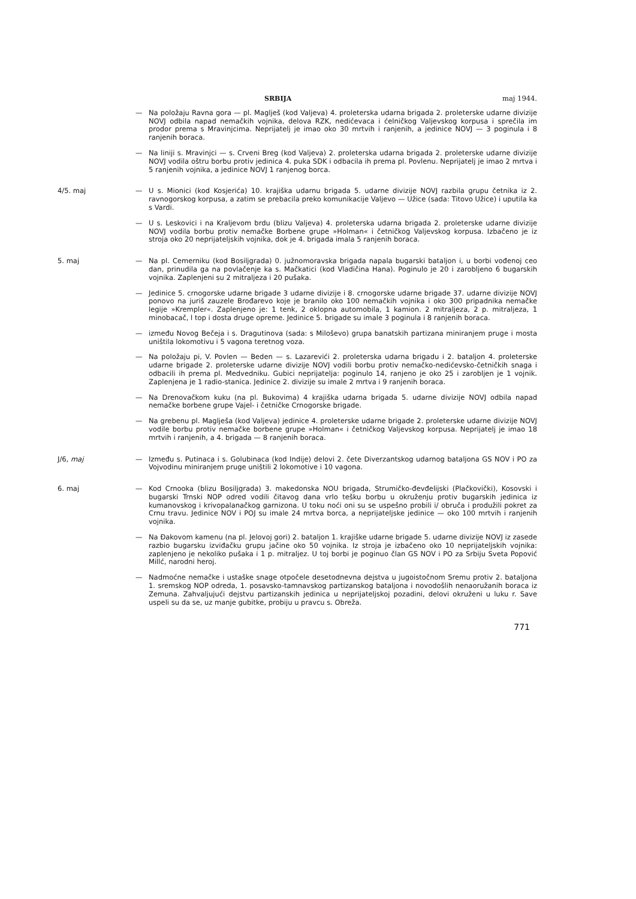SRBIJA maj 1944.
— Na položaju Ravna gora — pl. Maglješ (kod Valjeva) 4. proleterska udarna brigada 2. proleterske udarne divizije NOVJ odbila napad nemačkih vojnika, delova RZK, nedićevaca i ćelničkog Valjevskog korpusa i sprečila im prodor prema s Mravinjcima. Neprijatelj je imao oko 30 mrtvih i ranjenih, a jedinice NOVJ — 3 poginula i 8 ranjenih boraca.
— Na liniji s. Mravinjci — s. Crveni Breg (kod Valjeva) 2. proleterska udarna brigada 2. proleterske udarne divizije NOVJ vodila oštru borbu protiv jedinica 4. puka SDK i odbacila ih prema pl. Povlenu. Neprijatelj je imao 2 mrtva i 5 ranjenih vojnika, a jedinice NOVJ 1 ranjenog borca.
4/5. maj — U s. Mionici (kod Kosjerića) 10. krajiška udarnu brigada 5. udarne divizije NOVJ razbila grupu četnika iz 2. ravnogorskog korpusa, a zatim se prebacila preko komunikacije Valjevo — Užice (sada: Titovo Užice) i uputila ka s Vardi.
— U s. Leskovici i na Kraljevom brdu (blizu Valjeva) 4. proleterska udarna brigada 2. proleterske udarne divizije NOVJ vodila borbu protiv nemačke Borbene grupe »Holman« i četničkog Valjevskog korpusa. Izbačeno je iz stroja oko 20 neprijateljskih vojnika, dok je 4. brigada imala 5 ranjenih boraca.
5. maj — Na pl. Cemerniku (kod Bosiljgrada) 0. južnomoravska brigada napala bugarski bataljon i, u borbi vođenoj ceo dan, prinudila ga na povlačenje ka s. Mačkatici (kod Vladičina Hana). Poginulo je 20 i zarobljeno 6 bugarskih vojnika. Zaplenjeni su 2 mitraljeza i 20 pušaka.
— Jedinice 5. crnogorske udarne brigade 3 udarne divizije i 8. crnogorske udarne brigade 37. udarne divizije NOVJ ponovo na juriš zauzele Brođarevo koje je branilo oko 100 nemačkih vojnika i oko 300 pripadnika nemačke legije »Krempler«. Zaplenjeno je: 1 tenk, 2 oklopna automobila, 1 kamion. 2 mitraljeza, 2 p. mitraljeza, 1 minobacač, l top i dosta druge opreme. Jedinice 5. brigade su imale 3 poginula i 8 ranjenih boraca.
— između Novog Bečeja i s. Dragutinova (sada: s Miloševo) grupa banatskih partizana miniranjem pruge i mosta uništila lokomotivu i 5 vagona teretnog voza.
— Na položaju pi, V. Povlen — Beden — s. Lazarevići 2. proleterska udarna brigadu i 2. bataljon 4. proleterske udarne brigade 2. proleterske udarne divizije NOVJ vodili borbu protiv nemačko-nedićevsko-četničkih snaga i odbacili ih prema pl. Medvedniku. Gubici neprijatelja: poginulo 14, ranjeno je oko 25 i zarobljen je 1 vojnik. Zaplenjena je 1 radio-stanica. Jedinice 2. divizije su imale 2 mrtva i 9 ranjenih boraca.
— Na Drenovačkom kuku (na pl. Bukovima) 4 krajiška udarna brigada 5. udarne divizije NOVJ odbila napad nemačke borbene grupe Vajel- i četničke Crnogorske brigade.
— Na grebenu pl. Maglješa (kod Valjeva) jedinice 4. proleterske udarne brigade 2. proleterske udarne divizije NOVJ vodile borbu protiv nemačke borbene grupe »Holman« i četničkog Valjevskog korpusa. Neprijatelj je imao 18 mrtvih i ranjenih, a 4. brigada — 8 ranjenih boraca.
J/6, maj — Između s. Putinaca i s. Golubinaca (kod Indije) delovi 2. čete Diverzantskog udarnog bataljona GS NOV i PO za Vojvodinu miniranjem pruge uništili 2 lokomotive i 10 vagona.
6. maj — Kod Crnooka (blizu Bosiljgrada) 3. makedonska NOU brigada, Strumičko-đevđelijski (Plačkovički), Kosovski i bugarski Trnski NOP odred vodili čitavog dana vrlo tešku borbu u okruženju protiv bugarskih jedinica iz kumanovskog i krivopalanačkog garnizona. U toku noći oni su se uspešno probili i/ obruča i produžili pokret za Crnu travu. Jedinice NOV i POJ su imale 24 mrtva borca, a neprijateljske jedinice — oko 100 mrtvih i ranjenih vojnika.
— Na Đakovom kamenu (na pl. Jelovoj gori) 2. bataljon 1. krajiške udarne brigade 5. udarne divizije NOVJ iz zasede razbio bugarsku izviđačku grupu jačine oko 50 vojnika. Iz stroja je izbačeno oko 10 neprijateljskih vojnika: zaplenjeno je nekoliko pušaka i 1 p. mitraljez. U toj borbi je poginuo član GS NOV i PO za Srbiju Sveta Popović Millć, narodni heroj.
— Nadmoćne nemačke i ustaške snage otpočele desetodnevna dejstva u jugoistočnom Sremu protiv 2. bataljona 1. sremskog NOP odreda, 1. posavsko-tamnavskog partizanskog bataljona i novodošlih nenaoružanih boraca iz Zemuna. Zahvaljujući dejstvu partizanskih jedinica u neprijateljskoj pozadini, delovi okruženi u luku r. Save uspeli su da se, uz manje gubitke, probiju u pravcu s. Obreža.
771